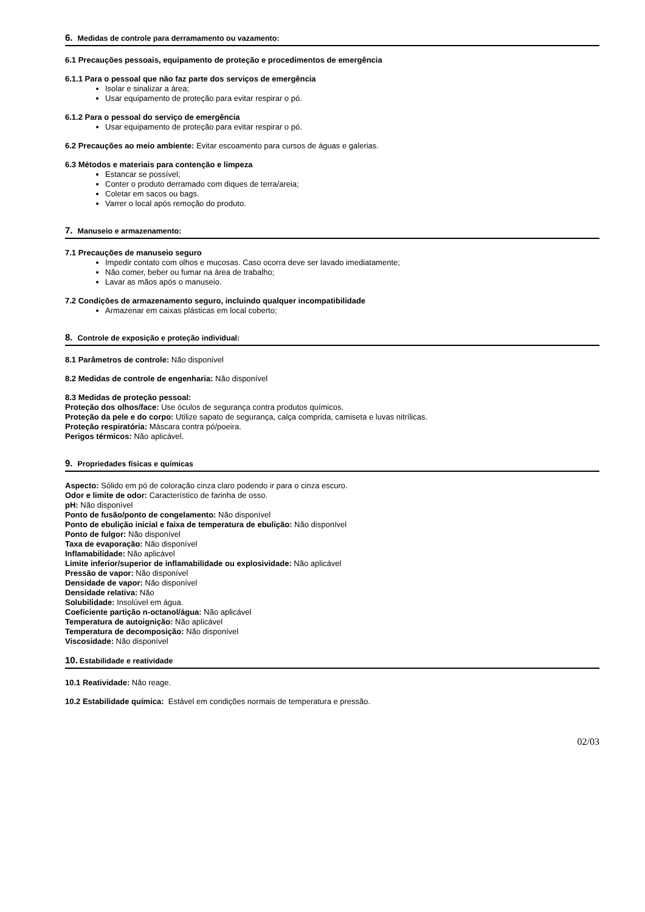6. Medidas de controle para derramamento ou vazamento:
6.1 Precauções pessoais, equipamento de proteção e procedimentos de emergência
6.1.1 Para o pessoal que não faz parte dos serviços de emergência
Isolar e sinalizar a área;
Usar equipamento de proteção para evitar respirar o pó.
6.1.2 Para o pessoal do serviço de emergência
Usar equipamento de proteção para evitar respirar o pó.
6.2 Precauções ao meio ambiente: Evitar escoamento para cursos de águas e galerias.
6.3 Métodos e materiais para contenção e limpeza
Estancar se possível;
Conter o produto derramado com diques de terra/areia;
Coletar em sacos ou bags.
Varrer o local após remoção do produto.
7. Manuseio e armazenamento:
7.1 Precauções de manuseio seguro
Impedir contato com olhos e mucosas. Caso ocorra deve ser lavado imediatamente;
Não comer, beber ou fumar na área de trabalho;
Lavar as mãos após o manuseio.
7.2 Condições de armazenamento seguro, incluindo qualquer incompatibilidade
Armazenar em caixas plásticas em local coberto;
8. Controle de exposição e proteção individual:
8.1 Parâmetros de controle: Não disponível
8.2 Medidas de controle de engenharia: Não disponível
8.3 Medidas de proteção pessoal:
Proteção dos olhos/face: Use óculos de segurança contra produtos químicos.
Proteção da pele e do corpo: Utilize sapato de segurança, calça comprida, camiseta e luvas nitrílicas.
Proteção respiratória: Máscara contra pó/poeira.
Perigos térmicos: Não aplicável.
9. Propriedades físicas e químicas
Aspecto: Sólido em pó de coloração cinza claro podendo ir para o cinza escuro.
Odor e limite de odor: Característico de farinha de osso.
pH: Não disponível
Ponto de fusão/ponto de congelamento: Não disponível
Ponto de ebulição inicial e faixa de temperatura de ebulição: Não disponível
Ponto de fulgor: Não disponível
Taxa de evaporação: Não disponível
Inflamabilidade: Não aplicável
Limite inferior/superior de inflamabilidade ou explosividade: Não aplicável
Pressão de vapor: Não disponível
Densidade de vapor: Não disponível
Densidade relativa: Não
Solubilidade: Insolúvel em água.
Coeficiente partição n-octanol/água: Não aplicável
Temperatura de autoignição: Não aplicável
Temperatura de decomposição: Não disponível
Viscosidade: Não disponível
10. Estabilidade e reatividade
10.1 Reatividade: Não reage.
10.2 Estabilidade química: Estável em condições normais de temperatura e pressão.
02/03